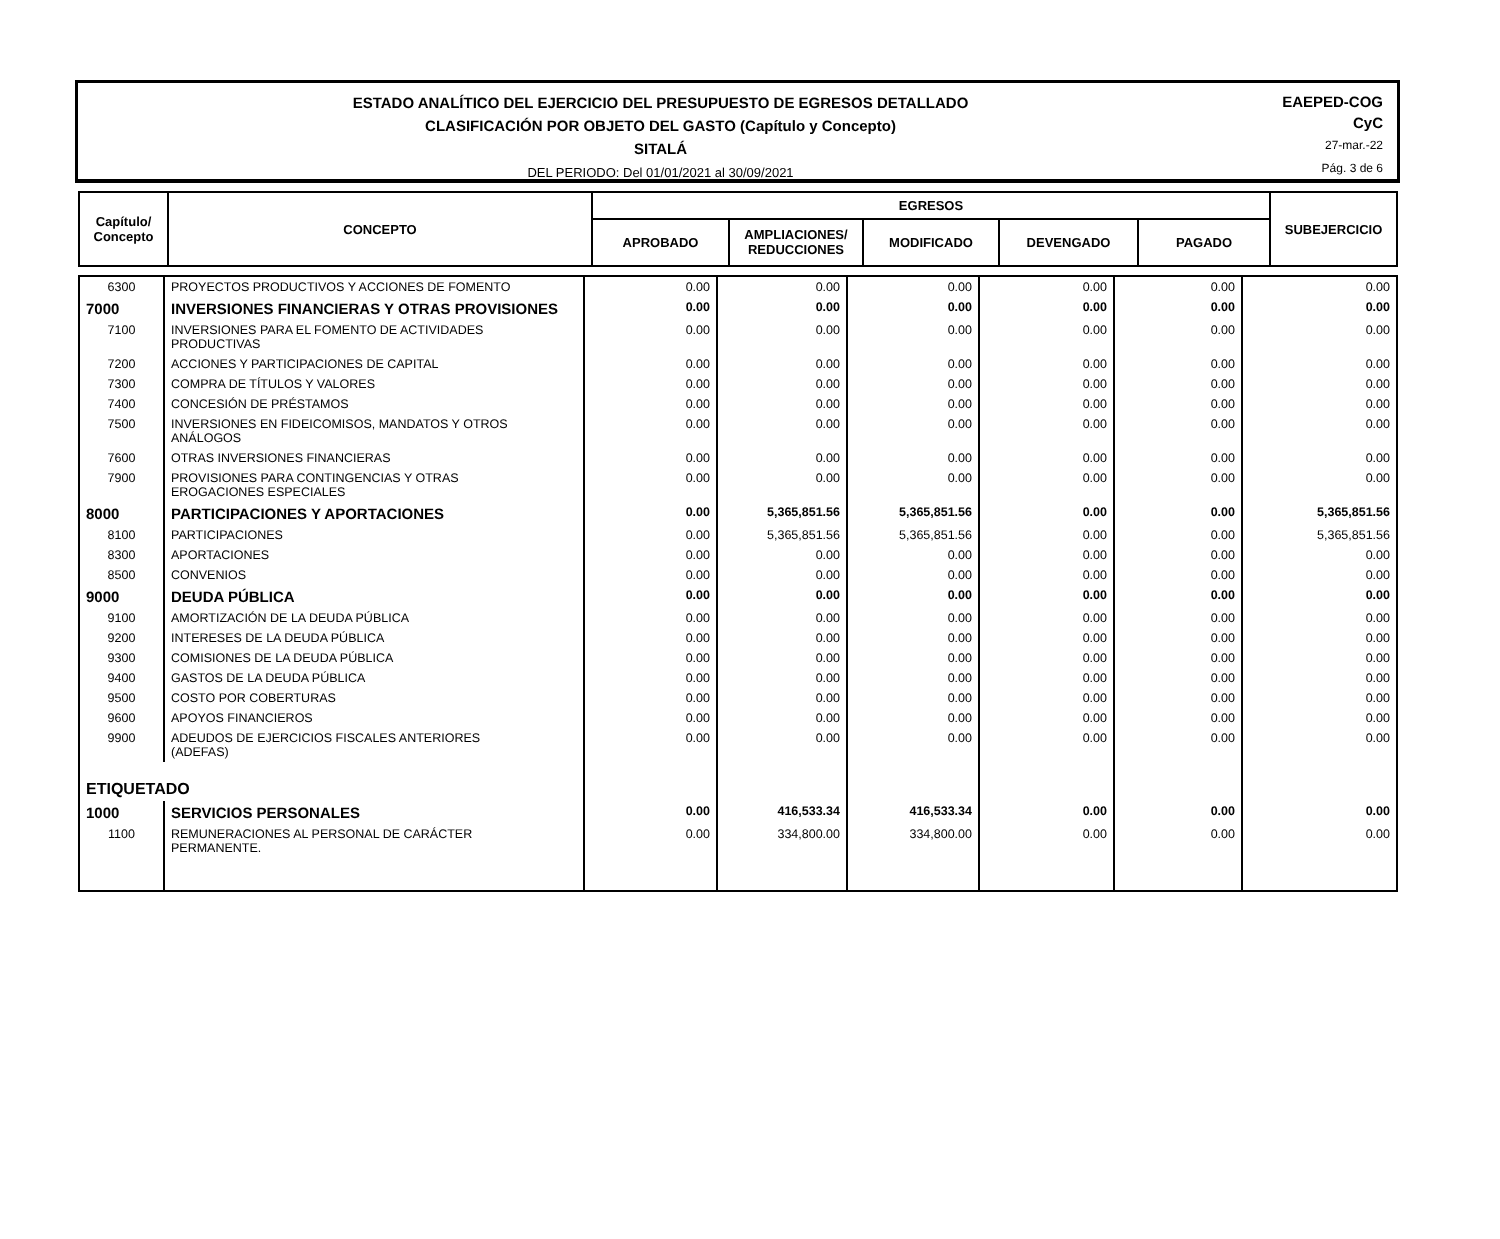ESTADO ANALÍTICO DEL EJERCICIO DEL PRESUPUESTO DE EGRESOS DETALLADO
CLASIFICACIÓN POR OBJETO DEL GASTO (Capítulo y Concepto)
SITALÁ
DEL PERIODO: Del 01/01/2021 al 30/09/2021
EAEPED-COG
CyC
27-mar.-22
Pág. 3 de 6
| Capítulo/ Concepto | CONCEPTO | EGRESOS | | | | | SUBEJERCICIO |
| --- | --- | --- | --- | --- | --- | --- | --- |
| | | APROBADO | AMPLIACIONES/ REDUCCIONES | MODIFICADO | DEVENGADO | PAGADO | |
| 6300 | PROYECTOS PRODUCTIVOS Y ACCIONES DE FOMENTO | 0.00 | 0.00 | 0.00 | 0.00 | 0.00 | 0.00 |
| 7000 | INVERSIONES FINANCIERAS Y OTRAS PROVISIONES | 0.00 | 0.00 | 0.00 | 0.00 | 0.00 | 0.00 |
| 7100 | INVERSIONES PARA EL FOMENTO DE ACTIVIDADES PRODUCTIVAS | 0.00 | 0.00 | 0.00 | 0.00 | 0.00 | 0.00 |
| 7200 | ACCIONES Y PARTICIPACIONES DE CAPITAL | 0.00 | 0.00 | 0.00 | 0.00 | 0.00 | 0.00 |
| 7300 | COMPRA DE TÍTULOS Y VALORES | 0.00 | 0.00 | 0.00 | 0.00 | 0.00 | 0.00 |
| 7400 | CONCESIÓN DE PRÉSTAMOS | 0.00 | 0.00 | 0.00 | 0.00 | 0.00 | 0.00 |
| 7500 | INVERSIONES EN FIDEICOMISOS, MANDATOS Y OTROS ANÁLOGOS | 0.00 | 0.00 | 0.00 | 0.00 | 0.00 | 0.00 |
| 7600 | OTRAS INVERSIONES FINANCIERAS | 0.00 | 0.00 | 0.00 | 0.00 | 0.00 | 0.00 |
| 7900 | PROVISIONES PARA CONTINGENCIAS Y OTRAS EROGACIONES ESPECIALES | 0.00 | 0.00 | 0.00 | 0.00 | 0.00 | 0.00 |
| 8000 | PARTICIPACIONES Y APORTACIONES | 0.00 | 5,365,851.56 | 5,365,851.56 | 0.00 | 0.00 | 5,365,851.56 |
| 8100 | PARTICIPACIONES | 0.00 | 5,365,851.56 | 5,365,851.56 | 0.00 | 0.00 | 5,365,851.56 |
| 8300 | APORTACIONES | 0.00 | 0.00 | 0.00 | 0.00 | 0.00 | 0.00 |
| 8500 | CONVENIOS | 0.00 | 0.00 | 0.00 | 0.00 | 0.00 | 0.00 |
| 9000 | DEUDA PÚBLICA | 0.00 | 0.00 | 0.00 | 0.00 | 0.00 | 0.00 |
| 9100 | AMORTIZACIÓN DE LA DEUDA PÚBLICA | 0.00 | 0.00 | 0.00 | 0.00 | 0.00 | 0.00 |
| 9200 | INTERESES DE LA DEUDA PÚBLICA | 0.00 | 0.00 | 0.00 | 0.00 | 0.00 | 0.00 |
| 9300 | COMISIONES DE LA DEUDA PÚBLICA | 0.00 | 0.00 | 0.00 | 0.00 | 0.00 | 0.00 |
| 9400 | GASTOS DE LA DEUDA PÚBLICA | 0.00 | 0.00 | 0.00 | 0.00 | 0.00 | 0.00 |
| 9500 | COSTO POR COBERTURAS | 0.00 | 0.00 | 0.00 | 0.00 | 0.00 | 0.00 |
| 9600 | APOYOS FINANCIEROS | 0.00 | 0.00 | 0.00 | 0.00 | 0.00 | 0.00 |
| 9900 | ADEUDOS DE EJERCICIOS FISCALES ANTERIORES (ADEFAS) | 0.00 | 0.00 | 0.00 | 0.00 | 0.00 | 0.00 |
| ETIQUETADO | | | | | | | |
| 1000 | SERVICIOS PERSONALES | 0.00 | 416,533.34 | 416,533.34 | 0.00 | 0.00 | 0.00 |
| 1100 | REMUNERACIONES AL PERSONAL DE CARÁCTER PERMANENTE. | 0.00 | 334,800.00 | 334,800.00 | 0.00 | 0.00 | 0.00 |